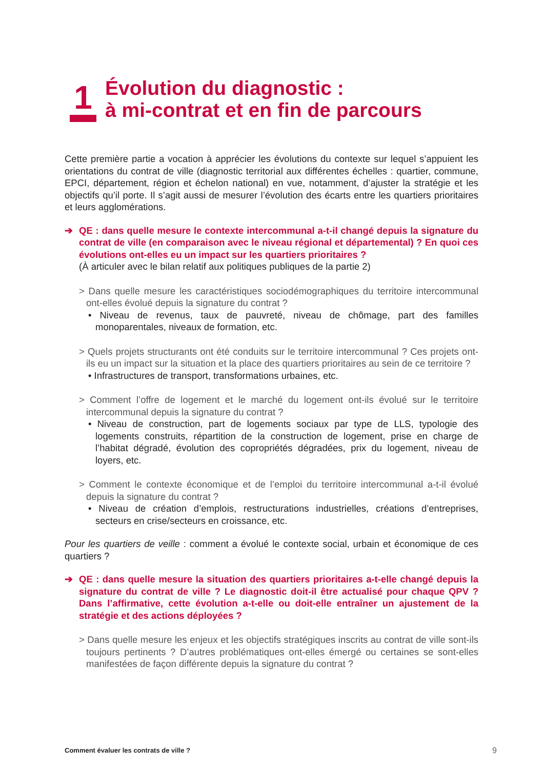1
Évolution du diagnostic :
à mi-contrat et en fin de parcours
Cette première partie a vocation à apprécier les évolutions du contexte sur lequel s’appuient les orientations du contrat de ville (diagnostic territorial aux différentes échelles : quartier, commune, EPCI, département, région et échelon national) en vue, notamment, d’ajuster la stratégie et les objectifs qu’il porte. Il s’agit aussi de mesurer l’évolution des écarts entre les quartiers prioritaires et leurs agglomérations.
➔ QE : dans quelle mesure le contexte intercommunal a-t-il changé depuis la signature du contrat de ville (en comparaison avec le niveau régional et départemental) ? En quoi ces évolutions ont-elles eu un impact sur les quartiers prioritaires ?
(À articuler avec le bilan relatif aux politiques publiques de la partie 2)
> Dans quelle mesure les caractéristiques sociodémographiques du territoire intercommunal ont-elles évolué depuis la signature du contrat ?
• Niveau de revenus, taux de pauvreté, niveau de chômage, part des familles monoparentales, niveaux de formation, etc.
> Quels projets structurants ont été conduits sur le territoire intercommunal ? Ces projets ont-ils eu un impact sur la situation et la place des quartiers prioritaires au sein de ce territoire ?
• Infrastructures de transport, transformations urbaines, etc.
> Comment l’offre de logement et le marché du logement ont-ils évolué sur le territoire intercommunal depuis la signature du contrat ?
• Niveau de construction, part de logements sociaux par type de LLS, typologie des logements construits, répartition de la construction de logement, prise en charge de l’habitat dégradé, évolution des copropriétés dégradées, prix du logement, niveau de loyers, etc.
> Comment le contexte économique et de l’emploi du territoire intercommunal a-t-il évolué depuis la signature du contrat ?
• Niveau de création d’emplois, restructurations industrielles, créations d’entreprises, secteurs en crise/secteurs en croissance, etc.
Pour les quartiers de veille : comment a évolué le contexte social, urbain et économique de ces quartiers ?
➔ QE : dans quelle mesure la situation des quartiers prioritaires a-t-elle changé depuis la signature du contrat de ville ? Le diagnostic doit-il être actualisé pour chaque QPV ? Dans l’affirmative, cette évolution a-t-elle ou doit-elle entraîner un ajustement de la stratégie et des actions déployées ?
> Dans quelle mesure les enjeux et les objectifs stratégiques inscrits au contrat de ville sont-ils toujours pertinents ? D’autres problématiques ont-elles émergé ou certaines se sont-elles manifestées de façon différente depuis la signature du contrat ?
Comment évaluer les contrats de ville ? 9